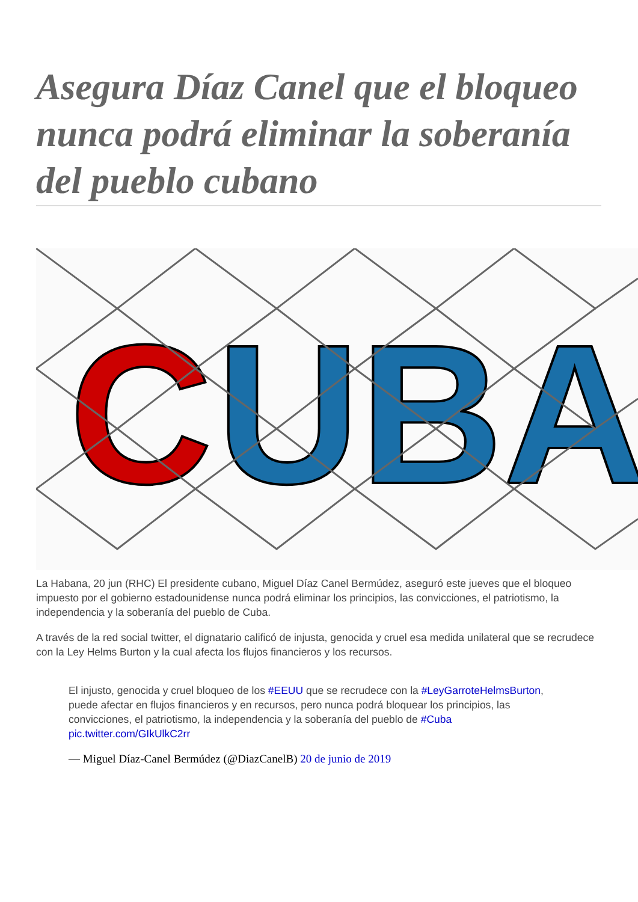Asegura Díaz Canel que el bloqueo nunca podrá eliminar la soberanía del pueblo cubano
C
UBA
La Habana, 20 jun (RHC) El presidente cubano, Miguel Díaz Canel Bermúdez, aseguró este jueves que el bloqueo impuesto por el gobierno estadounidense nunca podrá eliminar los principios, las convicciones, el patriotismo, la independencia y la soberanía del pueblo de Cuba.
A través de la red social twitter, el dignatario calificó de injusta, genocida y cruel esa medida unilateral que se recrudece con la Ley Helms Burton y la cual afecta los flujos financieros y los recursos.
El injusto, genocida y cruel bloqueo de los #EEUU que se recrudece con la #LeyGarroteHelmsBurton, puede afectar en flujos financieros y en recursos, pero nunca podrá bloquear los principios, las convicciones, el patriotismo, la independencia y la soberanía del pueblo de #Cuba pic.twitter.com/GIkUlkC2rr
— Miguel Díaz-Canel Bermúdez (@DiazCanelB) 20 de junio de 2019